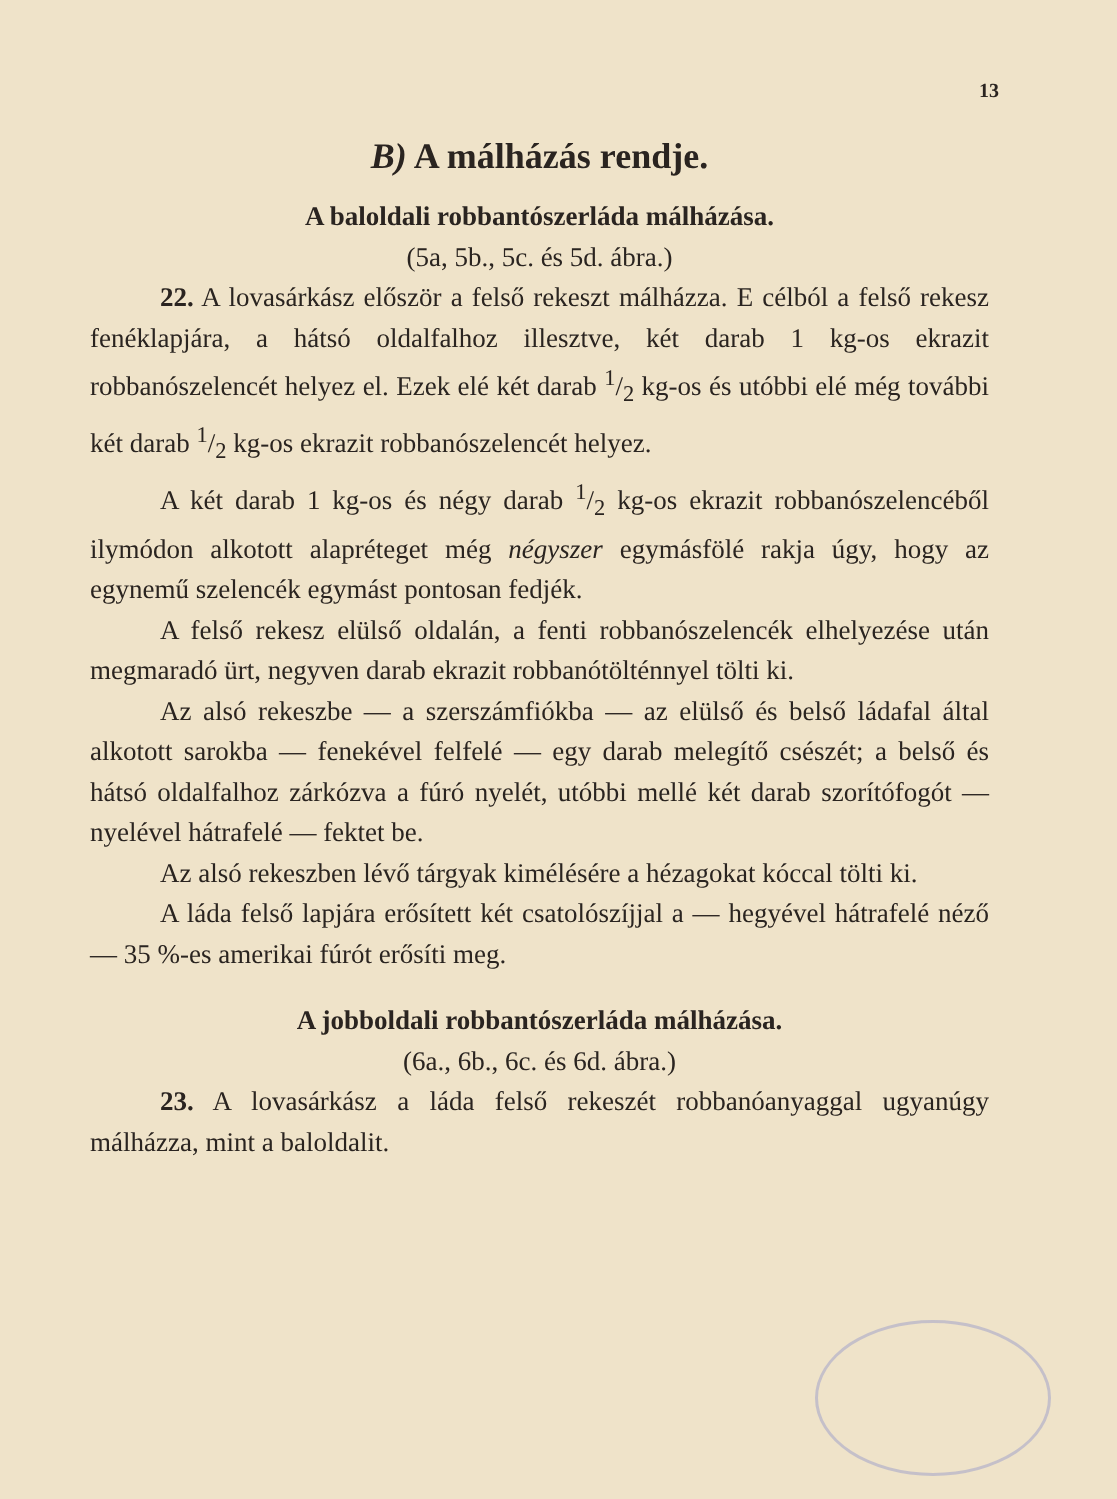13
B) A málházás rendje.
A baloldali robbantószerláda málházása.
(5a, 5b., 5c. és 5d. ábra.)
22. A lovasárkász először a felső rekeszt málházza. E célból a felső rekesz fenéklapjára, a hátsó oldalfalhoz illesztve, két darab 1 kg-os ekrazit robbanószelencét helyez el. Ezek elé két darab 1/2 kg-os és utóbbi elé még további két darab 1/2 kg-os ekrazit robbanószelencét helyez.
A két darab 1 kg-os és négy darab 1/2 kg-os ekrazit robbanószelencéből ilymódon alkotott alapréteget még négyszer egymásfölé rakja úgy, hogy az egynemű szelencék egymást pontosan fedjék.
A felső rekesz elülső oldalán, a fenti robbanószelencék elhelyezése után megmaradó ürt, negyven darab ekrazit robbanótölténnyel tölti ki.
Az alsó rekeszbe — a szerszámfiókba — az elülső és belső ládafal által alkotott sarokba — fenekével felfelé — egy darab melegítő csészét; a belső és hátsó oldalfalhoz zárkózva a fúró nyelét, utóbbi mellé két darab szorítófogót — nyelével hátrafelé — fektet be.
Az alsó rekeszben lévő tárgyak kimélésére a hézagokat kóccal tölti ki.
A láda felső lapjára erősített két csatolószíjjal a — hegyével hátrafelé néző — 35 %-es amerikai fúrót erősíti meg.
A jobboldali robbantószerláda málházása.
(6a., 6b., 6c. és 6d. ábra.)
23. A lovasárkász a láda felső rekeszét robbanóanyaggal ugyanúgy málházza, mint a baloldalit.